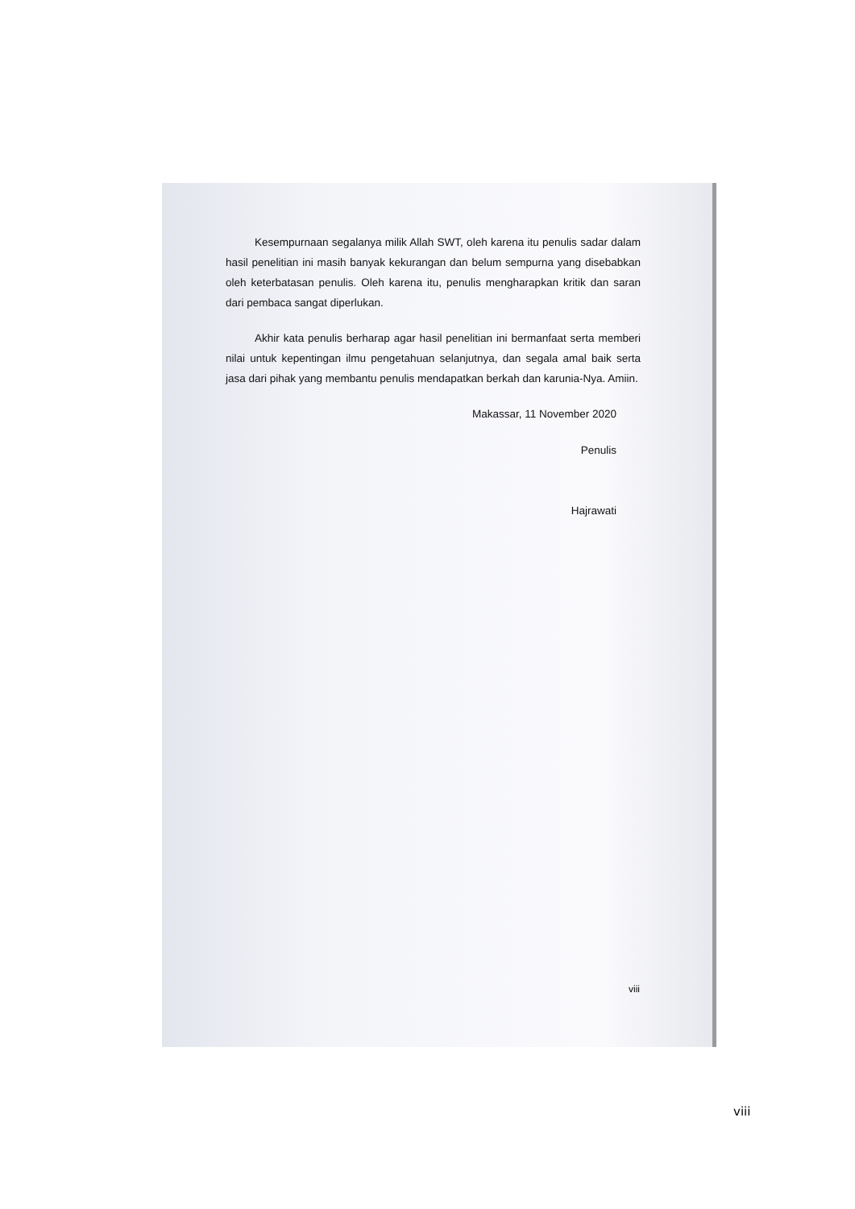Kesempurnaan segalanya milik Allah SWT, oleh karena itu penulis sadar dalam hasil penelitian ini masih banyak kekurangan dan belum sempurna yang disebabkan oleh keterbatasan penulis. Oleh karena itu, penulis mengharapkan kritik dan saran dari pembaca sangat diperlukan.
Akhir kata penulis berharap agar hasil penelitian ini bermanfaat serta memberi nilai untuk kepentingan ilmu pengetahuan selanjutnya, dan segala amal baik serta jasa dari pihak yang membantu penulis mendapatkan berkah dan karunia-Nya. Amiin.
Makassar, 11 November 2020
Penulis
Hajrawati
viii
viii